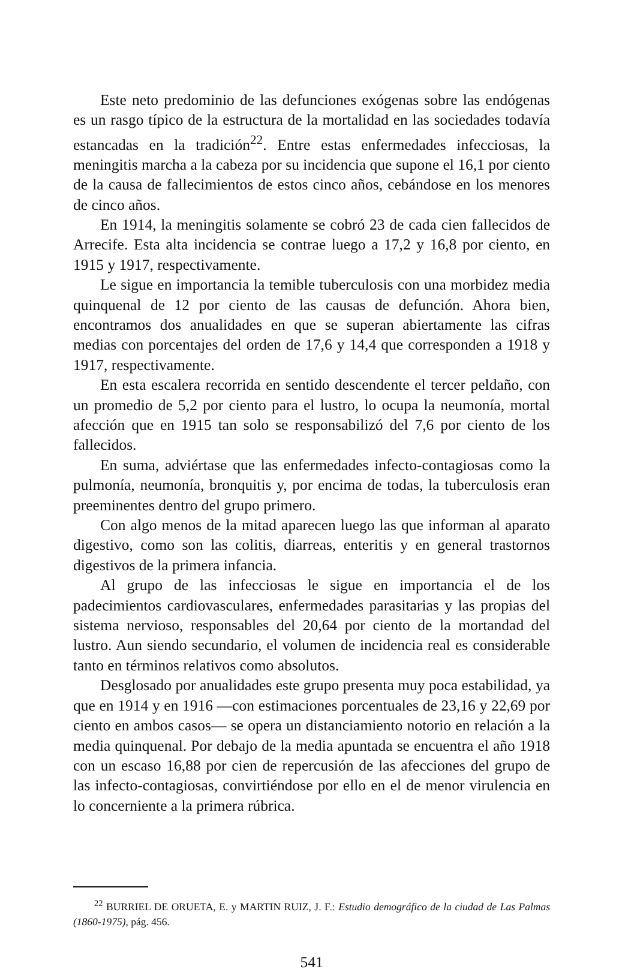Este neto predominio de las defunciones exógenas sobre las endógenas es un rasgo típico de la estructura de la mortalidad en las sociedades todavía estancadas en la tradición<sup>22</sup>. Entre estas enfermedades infecciosas, la meningitis marcha a la cabeza por su incidencia que supone el 16,1 por ciento de la causa de fallecimientos de estos cinco años, cebándose en los menores de cinco años.
En 1914, la meningitis solamente se cobró 23 de cada cien fallecidos de Arrecife. Esta alta incidencia se contrae luego a 17,2 y 16,8 por ciento, en 1915 y 1917, respectivamente.
Le sigue en importancia la temible tuberculosis con una morbidez media quinquenal de 12 por ciento de las causas de defunción. Ahora bien, encontramos dos anualidades en que se superan abiertamente las cifras medias con porcentajes del orden de 17,6 y 14,4 que corresponden a 1918 y 1917, respectivamente.
En esta escalera recorrida en sentido descendente el tercer peldaño, con un promedio de 5,2 por ciento para el lustro, lo ocupa la neumonía, mortal afección que en 1915 tan solo se responsabilizó del 7,6 por ciento de los fallecidos.
En suma, adviértase que las enfermedades infecto-contagiosas como la pulmonía, neumonía, bronquitis y, por encima de todas, la tuberculosis eran preeminentes dentro del grupo primero.
Con algo menos de la mitad aparecen luego las que informan al aparato digestivo, como son las colitis, diarreas, enteritis y en general trastornos digestivos de la primera infancia.
Al grupo de las infecciosas le sigue en importancia el de los padecimientos cardiovasculares, enfermedades parasitarias y las propias del sistema nervioso, responsables del 20,64 por ciento de la mortandad del lustro. Aun siendo secundario, el volumen de incidencia real es considerable tanto en términos relativos como absolutos.
Desglosado por anualidades este grupo presenta muy poca estabilidad, ya que en 1914 y en 1916 —con estimaciones porcentuales de 23,16 y 22,69 por ciento en ambos casos— se opera un distanciamiento notorio en relación a la media quinquenal. Por debajo de la media apuntada se encuentra el año 1918 con un escaso 16,88 por cien de repercusión de las afecciones del grupo de las infecto-contagiosas, convirtiéndose por ello en el de menor virulencia en lo concerniente a la primera rúbrica.
<sup>22</sup> BURRIEL DE ORUETA, E. y MARTIN RUIZ, J. F.: Estudio demográfico de la ciudad de Las Palmas (1860-1975), pág. 456.
541